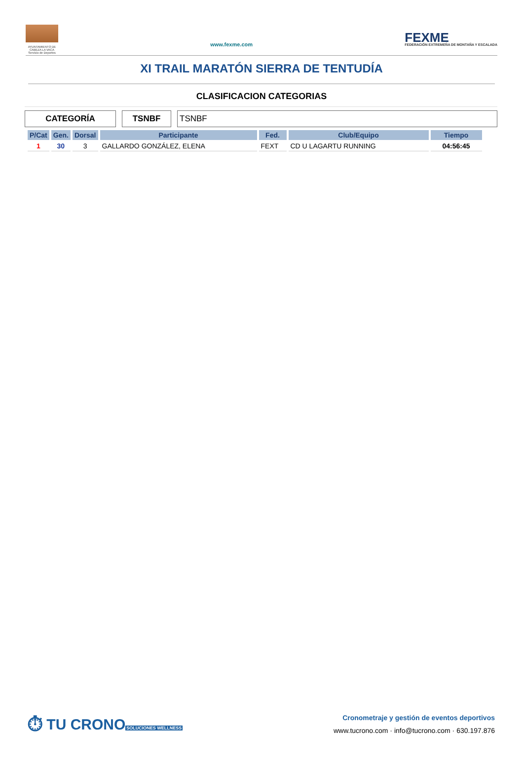AYUNTAMIENTO DE CABEZA LA VACA Servicio de Deportes
www.fexme.com
FEXME
FEDERACIÓN EXTREMEÑA DE MONTAÑA Y ESCALADA
XI TRAIL MARATÓN SIERRA DE TENTUDÍA
CLASIFICACION CATEGORIAS
CATEGORÍA TSNBF TSNBF
| P/Cat | Gen. | Dorsal | Participante | Fed. | Club/Equipo | Tiempo |
| --- | --- | --- | --- | --- | --- | --- |
| 1 | 30 | 3 | GALLARDO GONZÁLEZ, ELENA | FEXT | CD U LAGARTU RUNNING | 04:56:45 |
⏱ TU CRONO
SOLUCIONES WELLNESS
Cronometraje y gestión de eventos deportivos
www.tucrono.com · info@tucrono.com · 630.197.876